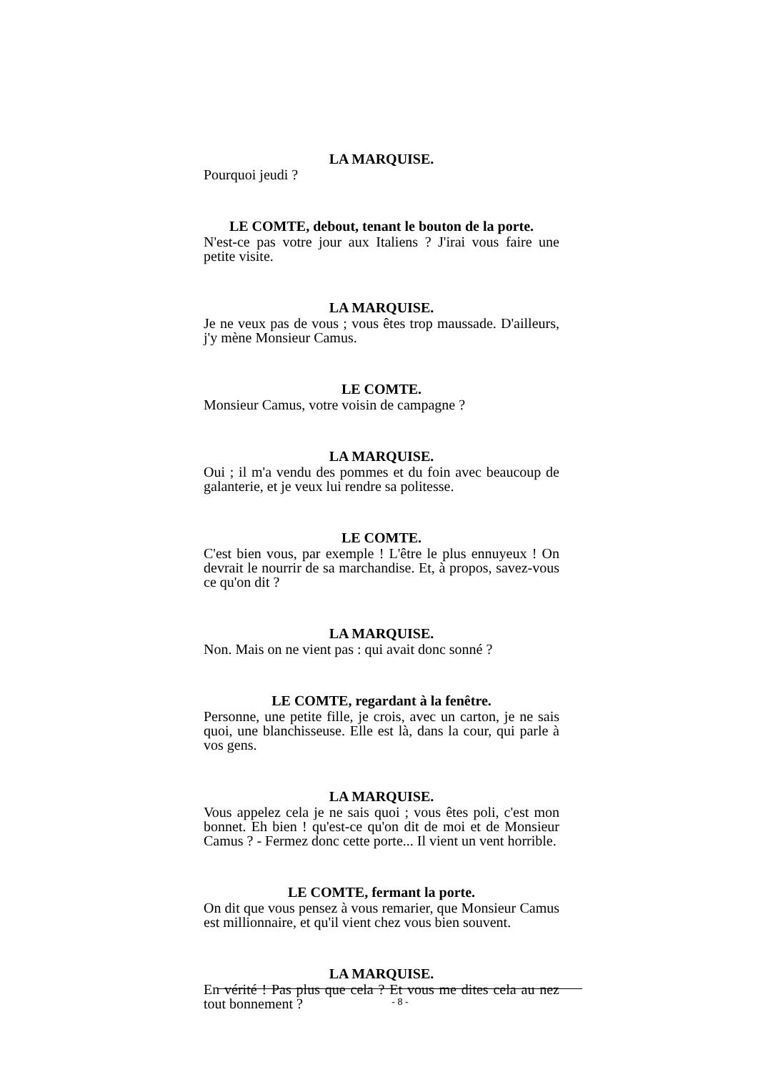LA MARQUISE.
Pourquoi jeudi ?
LE COMTE, debout, tenant le bouton de la porte.
N'est-ce pas votre jour aux Italiens ? J'irai vous faire une petite visite.
LA MARQUISE.
Je ne veux pas de vous ; vous êtes trop maussade. D'ailleurs, j'y mène Monsieur Camus.
LE COMTE.
Monsieur Camus, votre voisin de campagne ?
LA MARQUISE.
Oui ; il m'a vendu des pommes et du foin avec beaucoup de galanterie, et je veux lui rendre sa politesse.
LE COMTE.
C'est bien vous, par exemple ! L'être le plus ennuyeux ! On devrait le nourrir de sa marchandise. Et, à propos, savez-vous ce qu'on dit ?
LA MARQUISE.
Non. Mais on ne vient pas : qui avait donc sonné ?
LE COMTE, regardant à la fenêtre.
Personne, une petite fille, je crois, avec un carton, je ne sais quoi, une blanchisseuse. Elle est là, dans la cour, qui parle à vos gens.
LA MARQUISE.
Vous appelez cela je ne sais quoi ; vous êtes poli, c'est mon bonnet. Eh bien ! qu'est-ce qu'on dit de moi et de Monsieur Camus ? - Fermez donc cette porte... Il vient un vent horrible.
LE COMTE, fermant la porte.
On dit que vous pensez à vous remarier, que Monsieur Camus est millionnaire, et qu'il vient chez vous bien souvent.
LA MARQUISE.
En vérité ! Pas plus que cela ? Et vous me dites cela au nez tout bonnement ?
- 8 -